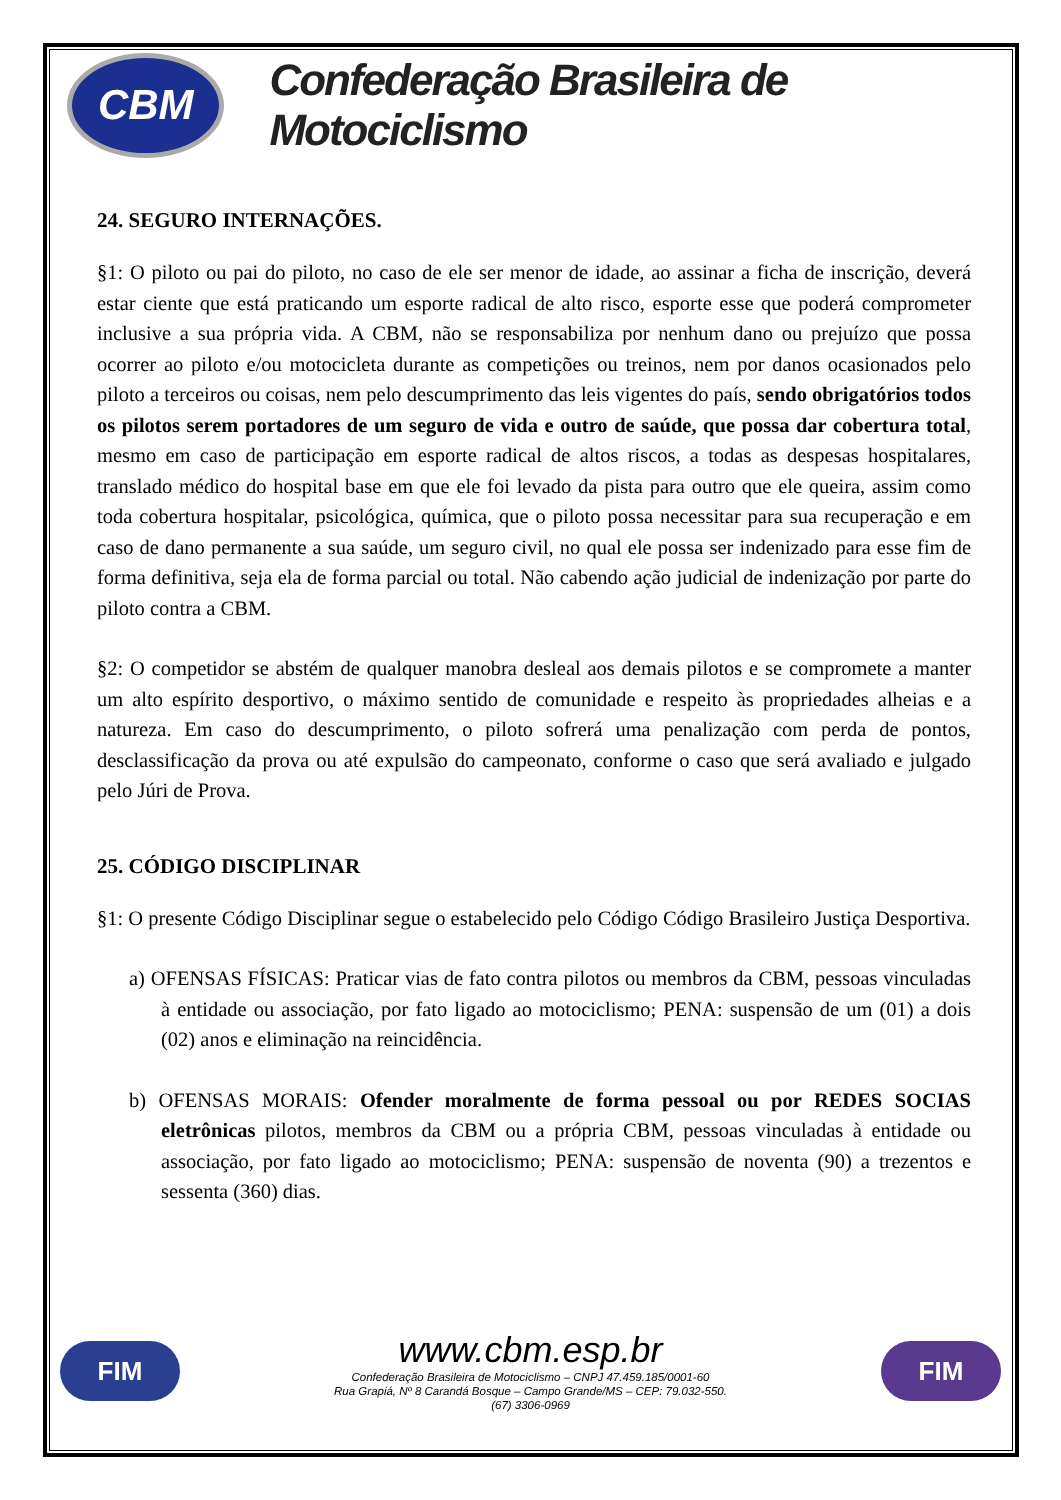CBM
Confederação Brasileira de Motociclismo
24. SEGURO INTERNAÇÕES.
§1: O piloto ou pai do piloto, no caso de ele ser menor de idade, ao assinar a ficha de inscrição, deverá estar ciente que está praticando um esporte radical de alto risco, esporte esse que poderá comprometer inclusive a sua própria vida. A CBM, não se responsabiliza por nenhum dano ou prejuízo que possa ocorrer ao piloto e/ou motocicleta durante as competições ou treinos, nem por danos ocasionados pelo piloto a terceiros ou coisas, nem pelo descumprimento das leis vigentes do país, sendo obrigatórios todos os pilotos serem portadores de um seguro de vida e outro de saúde, que possa dar cobertura total, mesmo em caso de participação em esporte radical de altos riscos, a todas as despesas hospitalares, translado médico do hospital base em que ele foi levado da pista para outro que ele queira, assim como toda cobertura hospitalar, psicológica, química, que o piloto possa necessitar para sua recuperação e em caso de dano permanente a sua saúde, um seguro civil, no qual ele possa ser indenizado para esse fim de forma definitiva, seja ela de forma parcial ou total. Não cabendo ação judicial de indenização por parte do piloto contra a CBM.
§2: O competidor se abstém de qualquer manobra desleal aos demais pilotos e se compromete a manter um alto espírito desportivo, o máximo sentido de comunidade e respeito às propriedades alheias e a natureza. Em caso do descumprimento, o piloto sofrerá uma penalização com perda de pontos, desclassificação da prova ou até expulsão do campeonato, conforme o caso que será avaliado e julgado pelo Júri de Prova.
25. CÓDIGO DISCIPLINAR
§1: O presente Código Disciplinar segue o estabelecido pelo Código Código Brasileiro Justiça Desportiva.
a) OFENSAS FÍSICAS: Praticar vias de fato contra pilotos ou membros da CBM, pessoas vinculadas à entidade ou associação, por fato ligado ao motociclismo; PENA: suspensão de um (01) a dois (02) anos e eliminação na reincidência.
b) OFENSAS MORAIS: Ofender moralmente de forma pessoal ou por REDES SOCIAS eletrônicas pilotos, membros da CBM ou a própria CBM, pessoas vinculadas à entidade ou associação, por fato ligado ao motociclismo; PENA: suspensão de noventa (90) a trezentos e sessenta (360) dias.
FIM
www.cbm.esp.br
Confederação Brasileira de Motociclismo – CNPJ 47.459.185/0001-60
Rua Grapiá, Nº 8 Carandá Bosque – Campo Grande/MS – CEP: 79.032-550.
(67) 3306-0969
FIM